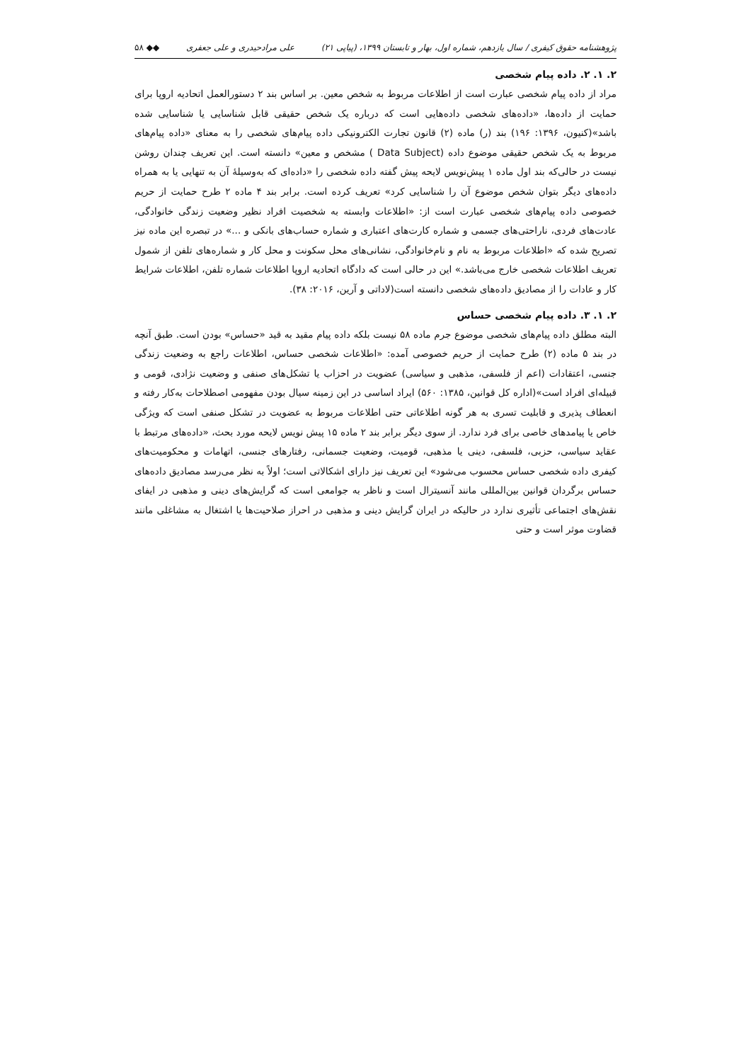پژوهشنامه حقوق کیفری / سال یازدهم، شماره اول، بهار و تابستان ۱۳۹۹، (پیاپی ۲۱) علی مرادحیدری و علی جعفری ◆◆ ۵۸
۲. ۱. ۲. داده پیام شخصی
مراد از داده پیام شخصی عبارت است از اطلاعات مربوط به شخص معین. بر اساس بند ۲ دستورالعمل اتحادیه اروپا برای حمایت از داده‌ها، «داده‌های شخصی داده‌هایی است که درباره یک شخص حقیقی قابل شناسایی یا شناسایی شده باشد»(کنیون، ۱۳۹۶: ۱۹۶) بند (ر) ماده (۲) قانون تجارت الکترونیکی داده پیام‌های شخصی را به معنای «داده پیام‌های مربوط به یک شخص حقیقی موضوع داده (Data Subject ) مشخص و معین» دانسته است. این تعریف چندان روشن نیست در حالی‌که بند اول ماده ۱ پیش‌نویس لایحه پیش گفته داده شخصی را «داده‌ای که به‌وسیلهٔ آن به تنهایی یا به همراه داده‌های دیگر بتوان شخص موضوع آن را شناسایی کرد» تعریف کرده است. برابر بند ۴ ماده ۲ طرح حمایت از حریم خصوصی داده پیام‌های شخصی عبارت است از: «اطلاعات وابسته به شخصیت افراد نظیر وضعیت زندگی خانوادگی، عادت‌های فردی، ناراحتی‌های جسمی و شماره کارت‌های اعتباری و شماره حساب‌های بانکی و ...» در تبصره این ماده نیز تصریح شده که «اطلاعات مربوط به نام و نام‌خانوادگی، نشانی‌های محل سکونت و محل کار و شماره‌های تلفن از شمول تعریف اطلاعات شخصی خارج می‌باشد.» این در حالی است که دادگاه اتحادیه اروپا اطلاعات شماره تلفن، اطلاعات شرایط کار و عادات را از مصادیق داده‌های شخصی دانسته است(لاداتی و آرین، ۲۰۱۶: ۳۸).
۲. ۱. ۳. داده پیام شخصی حساس
البته مطلق داده پیام‌های شخصی موضوع جرم ماده ۵۸ نیست بلکه داده پیام مقید به قید «حساس» بودن است. طبق آنچه در بند ۵ ماده (۲) طرح حمایت از حریم خصوصی آمده: «اطلاعات شخصی حساس، اطلاعات راجع به وضعیت زندگی جنسی، اعتقادات (اعم از فلسفی، مذهبی و سیاسی) عضویت در احزاب یا تشکل‌های صنفی و وضعیت نژادی، قومی و قبیله‌ای افراد است»(اداره کل قوانین، ۱۳۸۵: ۵۶۰) ایراد اساسی در این زمینه سیال بودن مفهومی اصطلاحات به‌کار رفته و انعطاف پذیری و قابلیت تسری به هر گونه اطلاعاتی حتی اطلاعات مربوط به عضویت در تشکل صنفی است که ویژگی خاص یا پیامدهای خاصی برای فرد ندارد. از سوی دیگر برابر بند ۲ ماده ۱۵ پیش نویس لایحه مورد بحث، «داده‌های مرتبط با عقاید سیاسی، حزبی، فلسفی، دینی یا مذهبی، قومیت، وضعیت جسمانی، رفتارهای جنسی، اتهامات و محکومیت‌های کیفری داده شخصی حساس محسوب می‌شود» این تعریف نیز دارای اشکالاتی است؛ اولاً به نظر می‌رسد مصادیق داده‌های حساس برگردان قوانین بین‌المللی مانند آنسیترال است و ناظر به جوامعی است که گرایش‌های دینی و مذهبی در ایفای نقش‌های اجتماعی تأثیری ندارد در حالیکه در ایران گرایش دینی و مذهبی در احراز صلاحیت‌ها یا اشتغال به مشاغلی مانند قضاوت موثر است و حتی